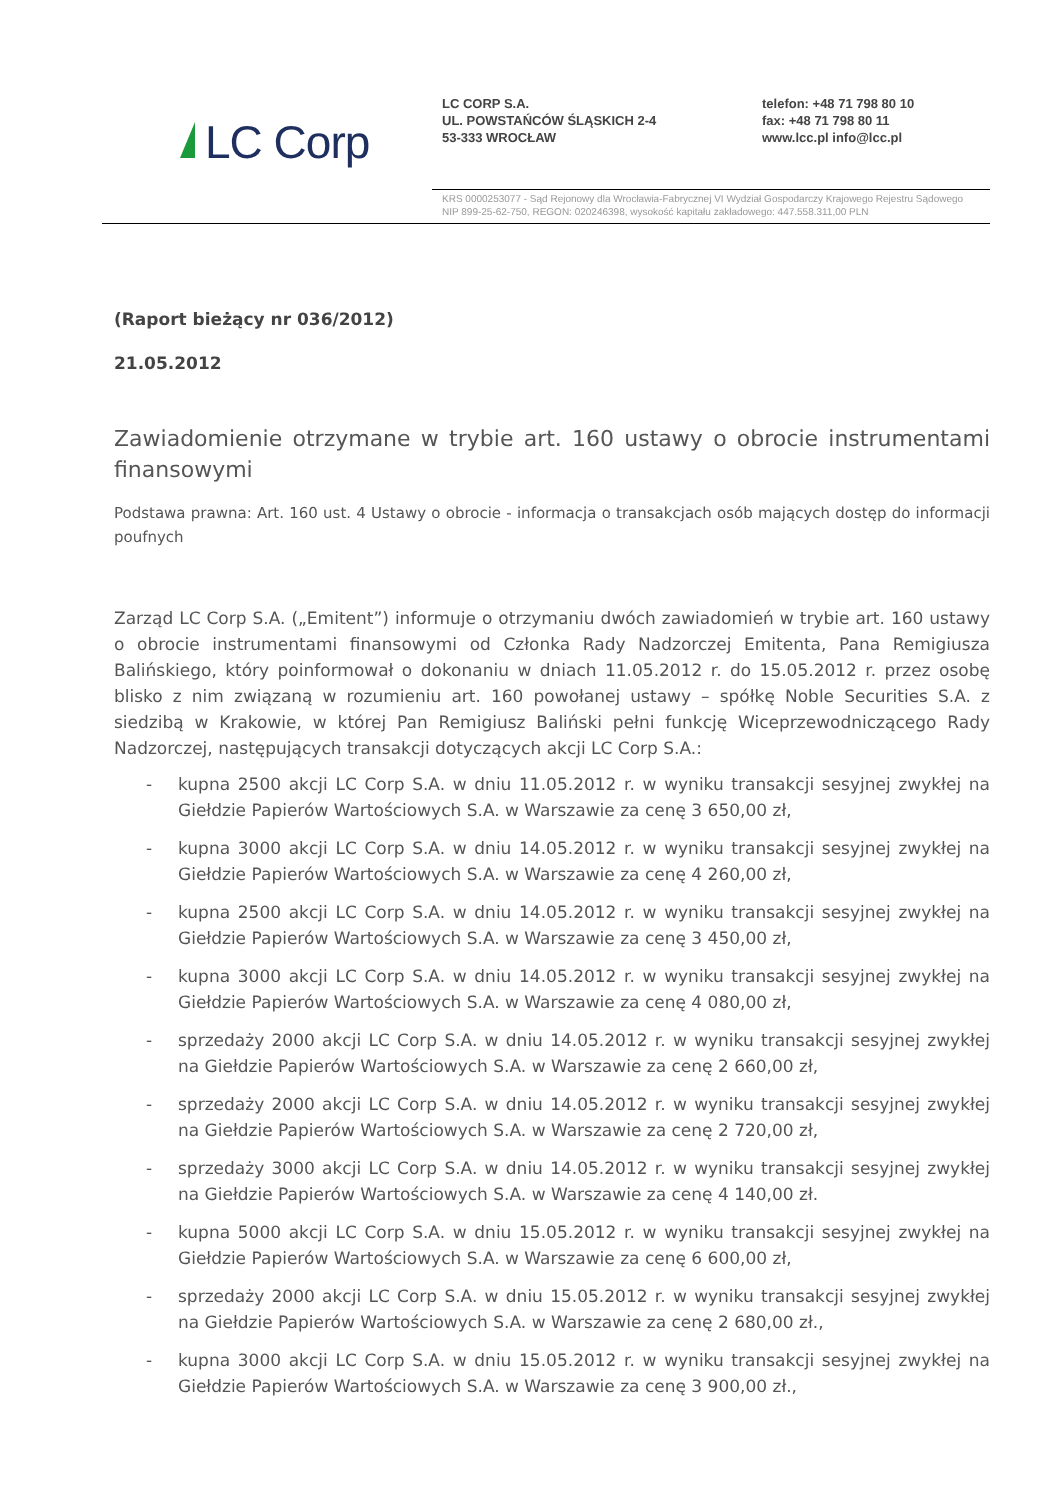LC Corp
LC CORP S.A.
UL. POWSTAŃCÓW ŚLĄSKICH 2-4
53-333 WROCŁAW
telefon: +48 71 798 80 10
fax: +48 71 798 80 11
www.lcc.pl info@lcc.pl
KRS 0000253077 - Sąd Rejonowy dla Wrocławia-Fabrycznej VI Wydział Gospodarczy Krajowego Rejestru Sądowego
NIP 899-25-62-750, REGON: 020246398, wysokość kapitału zakładowego: 447.558.311,00 PLN
(Raport bieżący nr 036/2012)
21.05.2012
Zawiadomienie otrzymane w trybie art. 160 ustawy o obrocie instrumentami finansowymi
Podstawa prawna: Art. 160 ust. 4 Ustawy o obrocie - informacja o transakcjach osób mających dostęp do informacji poufnych
Zarząd LC Corp S.A. („Emitent”) informuje o otrzymaniu dwóch zawiadomień w trybie art. 160 ustawy o obrocie instrumentami finansowymi od Członka Rady Nadzorczej Emitenta, Pana Remigiusza Balińskiego, który poinformował o dokonaniu w dniach 11.05.2012 r. do 15.05.2012 r. przez osobę blisko z nim związaną w rozumieniu art. 160 powołanej ustawy – spółkę Noble Securities S.A. z siedzibą w Krakowie, w której Pan Remigiusz Baliński pełni funkcję Wiceprzewodniczącego Rady Nadzorczej, następujących transakcji dotyczących akcji LC Corp S.A.:
- kupna 2500 akcji LC Corp S.A. w dniu 11.05.2012 r. w wyniku transakcji sesyjnej zwykłej na Giełdzie Papierów Wartościowych S.A. w Warszawie za cenę 3 650,00 zł,
- kupna 3000 akcji LC Corp S.A. w dniu 14.05.2012 r. w wyniku transakcji sesyjnej zwykłej na Giełdzie Papierów Wartościowych S.A. w Warszawie za cenę 4 260,00 zł,
- kupna 2500 akcji LC Corp S.A. w dniu 14.05.2012 r. w wyniku transakcji sesyjnej zwykłej na Giełdzie Papierów Wartościowych S.A. w Warszawie za cenę 3 450,00 zł,
- kupna 3000 akcji LC Corp S.A. w dniu 14.05.2012 r. w wyniku transakcji sesyjnej zwykłej na Giełdzie Papierów Wartościowych S.A. w Warszawie za cenę 4 080,00 zł,
- sprzedaży 2000 akcji LC Corp S.A. w dniu 14.05.2012 r. w wyniku transakcji sesyjnej zwykłej na Giełdzie Papierów Wartościowych S.A. w Warszawie za cenę 2 660,00 zł,
- sprzedaży 2000 akcji LC Corp S.A. w dniu 14.05.2012 r. w wyniku transakcji sesyjnej zwykłej na Giełdzie Papierów Wartościowych S.A. w Warszawie za cenę 2 720,00 zł,
- sprzedaży 3000 akcji LC Corp S.A. w dniu 14.05.2012 r. w wyniku transakcji sesyjnej zwykłej na Giełdzie Papierów Wartościowych S.A. w Warszawie za cenę 4 140,00 zł.
- kupna 5000 akcji LC Corp S.A. w dniu 15.05.2012 r. w wyniku transakcji sesyjnej zwykłej na Giełdzie Papierów Wartościowych S.A. w Warszawie za cenę 6 600,00 zł,
- sprzedaży 2000 akcji LC Corp S.A. w dniu 15.05.2012 r. w wyniku transakcji sesyjnej zwykłej na Giełdzie Papierów Wartościowych S.A. w Warszawie za cenę 2 680,00 zł.,
- kupna 3000 akcji LC Corp S.A. w dniu 15.05.2012 r. w wyniku transakcji sesyjnej zwykłej na Giełdzie Papierów Wartościowych S.A. w Warszawie za cenę 3 900,00 zł.,